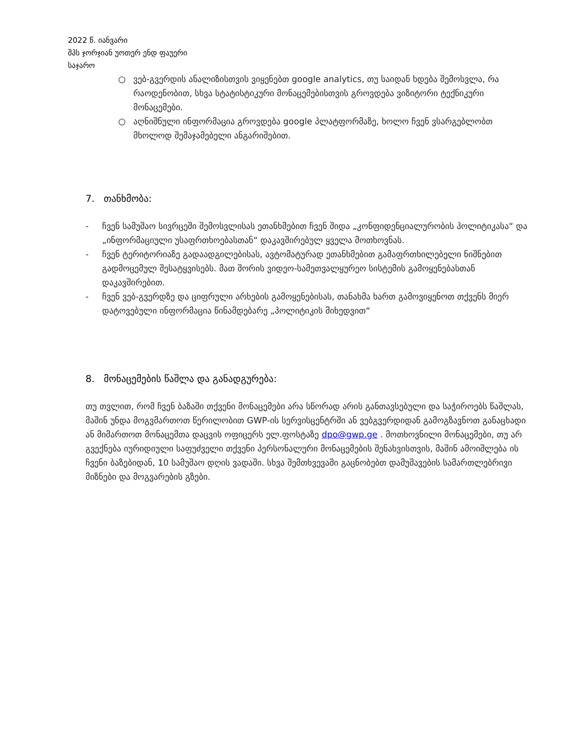2022 წ. იანვარი
შპს ჯორჯიან უოთერ ენდ ფაუერი
საჯარო
○ ვებ-გვერდის ანალიზისთვის ვიყენებთ google analytics, თუ საიდან ხდება შემოსვლა, რა რაოდენობით, სხვა სტატისტიკური მონაცემებისთვის გროვდება ვიზიტორი ტექნიკური მონაცემები.
○ აღნიშნული ინფორმაცია გროვდება google პლატფორმაზე, ხოლო ჩვენ ვსარგებლობთ მხოლოდ შემაჯამებელი ანგარიშებით.
7. თანხმობა:
- ჩვენ სამუშაო სივრცეში შემოსვლისას ეთანხმებით ჩვენ შიდა „კონფიდენციალურობის პოლიტიკასა“ და „ინფორმაციული უსაფრთხოებასთან“ დაკავშირებულ ყველა მოთხოვნას.
- ჩვენ ტერიტორიაზე გადაადგილებისას, ავტომატურად ეთანხმებით გამაფრთხილებელი ნიშნებით გადმოცემულ შესატყვისებს. მათ შორის ვიდეო-სამეთვალყურეო სისტემის გამოყენებასთან დაკავშირებით.
- ჩვენ ვებ-გვერდზე და ციფრული არხების გამოყენებისას, თანახმა ხართ გამოვიყენოთ თქვენს მიერ დატოვებული ინფორმაცია წინამდებარე „პოლიტიკის მიხედვით“
8. მონაცემების წაშლა და განადგურება:
თუ თვლით, რომ ჩვენ ბაზაში თქვენი მონაცემები არა სწორად არის განთავსებული და საჭიროებს წაშლას, მაშინ უნდა მოგვმართოთ წერილობით GWP-ის სერვისცენტრში ან ვებგვერდიდან გამოგზავნოთ განაცხადი ან მიმართოთ მონაცემთა დაცვის ოფიცერს ელ.ფოსტაზე dpo@gwp.ge . მოთხოვნილი მონაცემები, თუ არ გვექნება იურიდიული საფუძველი თქვენი პერსონალური მონაცემების შენახვისთვის, მაშინ ამოიშლება ის ჩვენი ბაზებიდან, 10 სამუშაო დღის ვადაში. სხვა შემთხვევაში გაცნობებთ დამუშავების სამართლებრივი მიზნები და მოგვარების გზები.